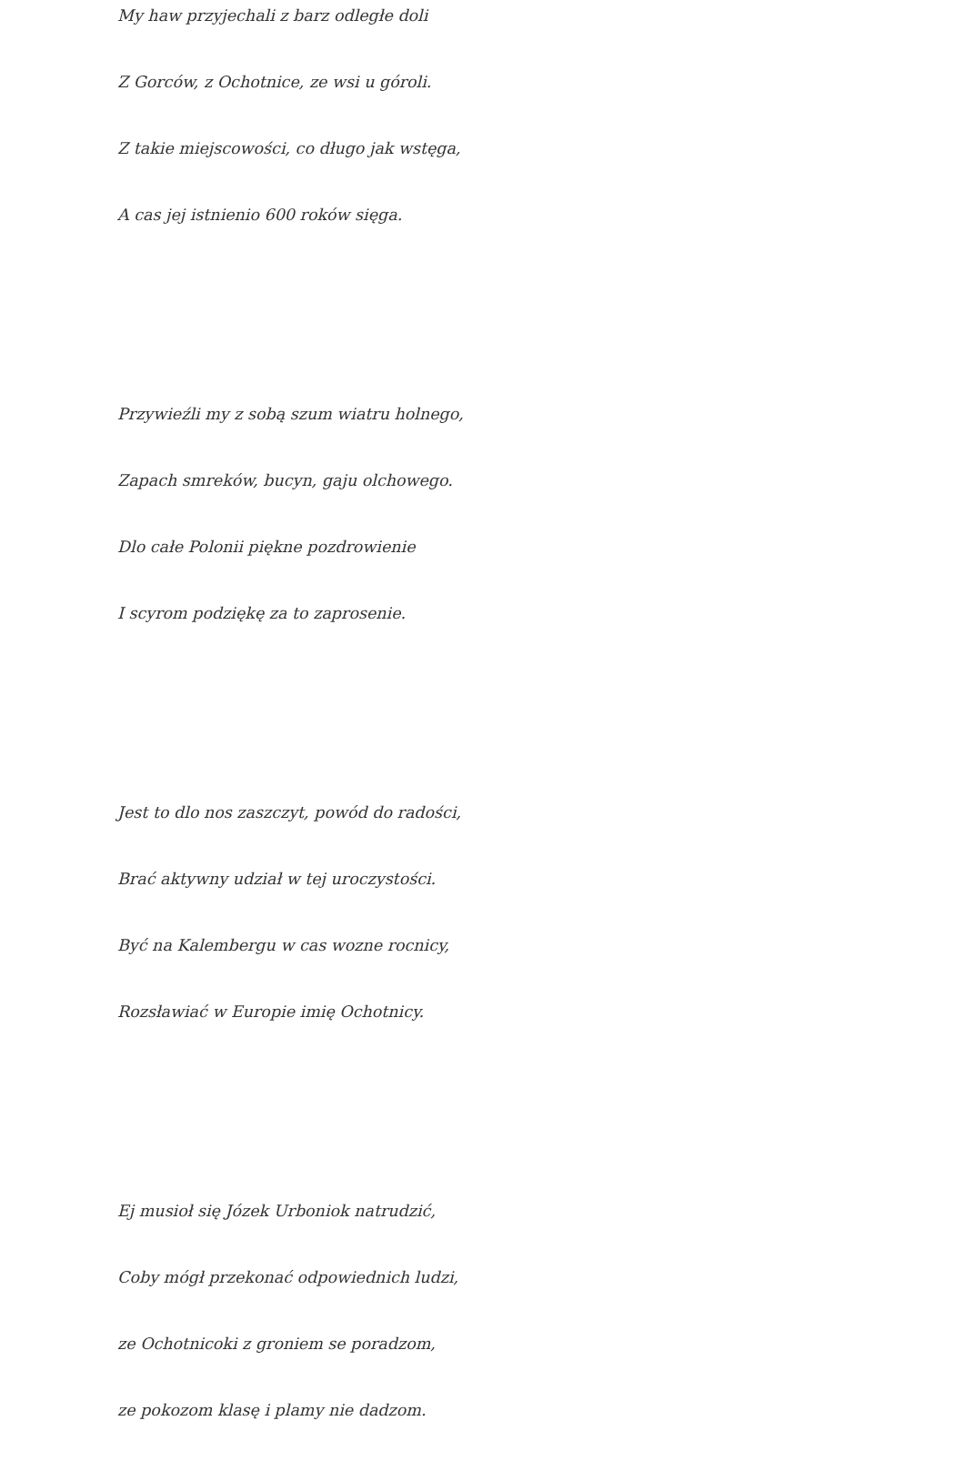My haw przyjechali z barz odległe doli
Z Gorców, z Ochotnice, ze wsi u góroli.
Z takie miejscowości, co długo jak wstęga,
A cas jej istnienio 600 roków sięga.
Przywieźli my z sobą szum wiatru holnego,
Zapach smreków, bucyn, gaju olchowego.
Dlo całe Polonii piękne pozdrowienie
I scyrom podziękę za to zaprosenie.
Jest to dlo nos zaszczyt, powód do radości,
Brać aktywny udział w tej uroczystości.
Być na Kalembergu w cas wozne rocnicy,
Rozsławiać w Europie imię Ochotnicy.
Ej musioł się Józek Urboniok natrudzić,
Coby mógł przekonać odpowiednich ludzi,
ze Ochotnicoki z groniem se poradzom,
ze pokozom klasę i plamy nie dadzom.